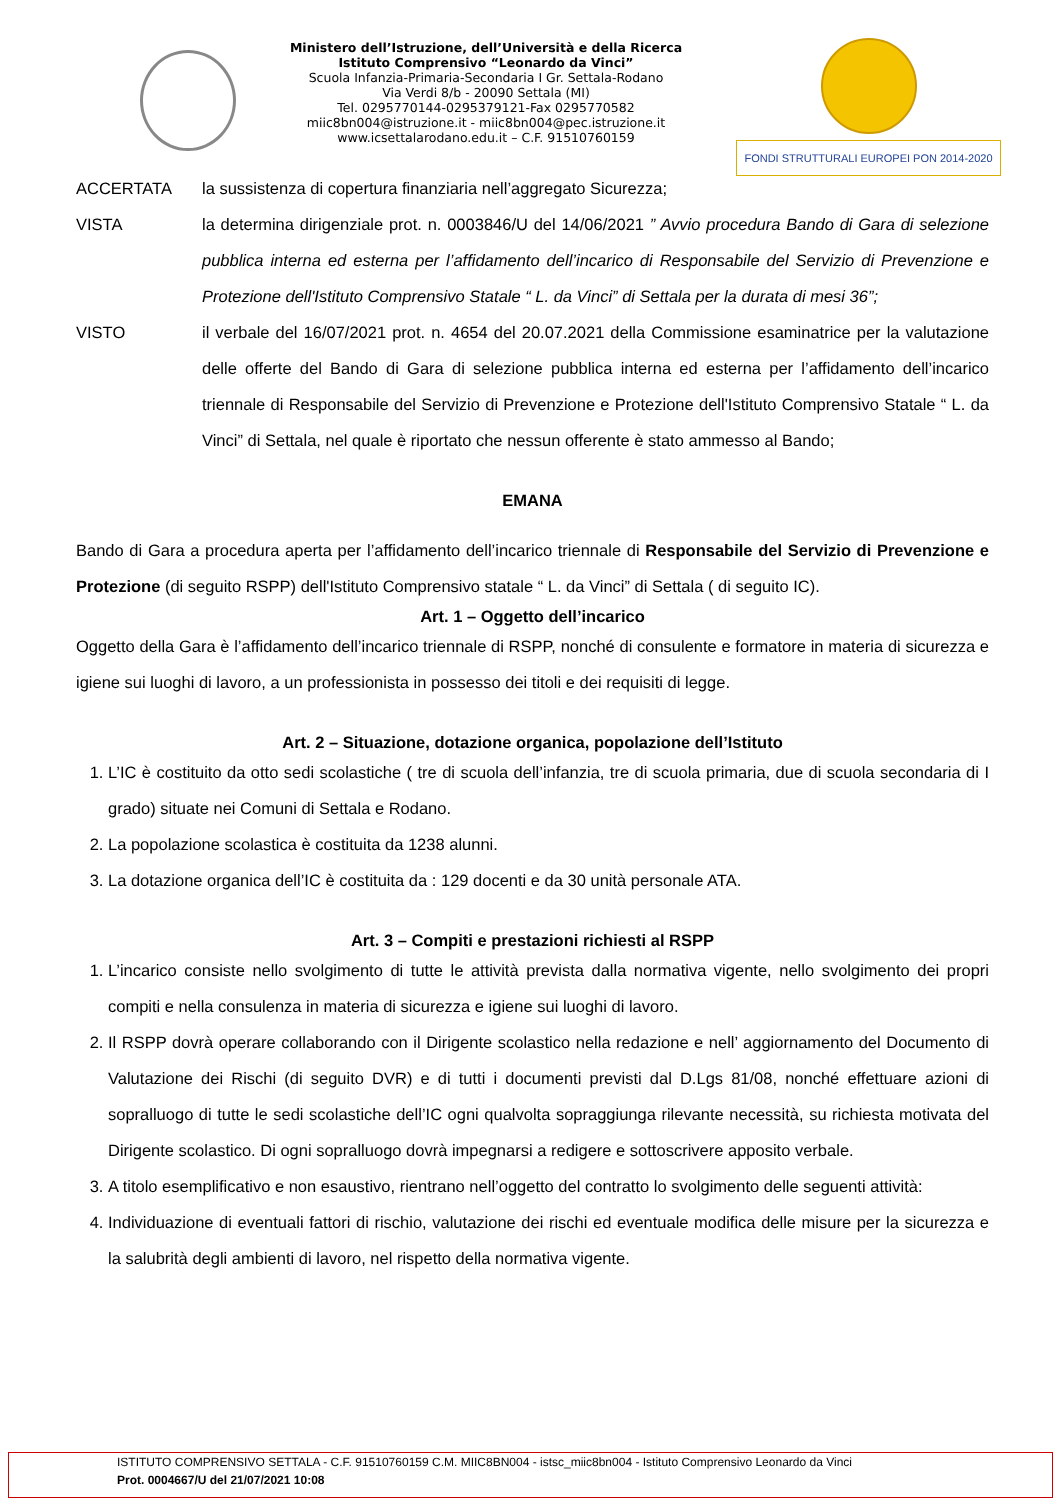Ministero dell’Istruzione, dell’Università e della Ricerca
Istituto Comprensivo “Leonardo da Vinci”
Scuola Infanzia-Primaria-Secondaria I Gr. Settala-Rodano
Via Verdi 8/b - 20090 Settala (MI)
Tel. 0295770144-0295379121-Fax 0295770582
miic8bn004@istruzione.it - miic8bn004@pec.istruzione.it
www.icsettalarodano.edu.it – C.F. 91510760159
FONDI STRUTTURALI EUROPEI PON 2014-2020
ACCERTATA la sussistenza di copertura finanziaria nell’aggregato Sicurezza;
VISTA la determina dirigenziale prot. n. 0003846/U del 14/06/2021 ” Avvio procedura Bando di Gara di selezione pubblica interna ed esterna per l’affidamento dell’incarico di Responsabile del Servizio di Prevenzione e Protezione dell'Istituto Comprensivo Statale “ L. da Vinci” di Settala per la durata di mesi 36”;
VISTO il verbale del 16/07/2021 prot. n. 4654 del 20.07.2021 della Commissione esaminatrice per la valutazione delle offerte del Bando di Gara di selezione pubblica interna ed esterna per l’affidamento dell’incarico triennale di Responsabile del Servizio di Prevenzione e Protezione dell'Istituto Comprensivo Statale “ L. da Vinci” di Settala, nel quale è riportato che nessun offerente è stato ammesso al Bando;
EMANA
Bando di Gara a procedura aperta per l’affidamento dell’incarico triennale di Responsabile del Servizio di Prevenzione e Protezione (di seguito RSPP) dell'Istituto Comprensivo statale “ L. da Vinci” di Settala ( di seguito IC).
Art. 1 – Oggetto dell’incarico
Oggetto della Gara è l’affidamento dell’incarico triennale di RSPP, nonché di consulente e formatore in materia di sicurezza e igiene sui luoghi di lavoro, a un professionista in possesso dei titoli e dei requisiti di legge.
Art. 2 – Situazione, dotazione organica, popolazione dell’Istituto
1. L’IC è costituito da otto sedi scolastiche ( tre di scuola dell’infanzia, tre di scuola primaria, due di scuola secondaria di I grado) situate nei Comuni di Settala e Rodano.
2. La popolazione scolastica è costituita da 1238 alunni.
3. La dotazione organica dell’IC è costituita da : 129 docenti e da 30 unità personale ATA.
Art. 3 – Compiti e prestazioni richiesti al RSPP
1. L’incarico consiste nello svolgimento di tutte le attività prevista dalla normativa vigente, nello svolgimento dei propri compiti e nella consulenza in materia di sicurezza e igiene sui luoghi di lavoro.
2. Il RSPP dovrà operare collaborando con il Dirigente scolastico nella redazione e nell’ aggiornamento del Documento di Valutazione dei Rischi (di seguito DVR) e di tutti i documenti previsti dal D.Lgs 81/08, nonché effettuare azioni di sopralluogo di tutte le sedi scolastiche dell’IC ogni qualvolta sopraggiunga rilevante necessità, su richiesta motivata del Dirigente scolastico. Di ogni sopralluogo dovrà impegnarsi a redigere e sottoscrivere apposito verbale.
3. A titolo esemplificativo e non esaustivo, rientrano nell’oggetto del contratto lo svolgimento delle seguenti attività:
4. Individuazione di eventuali fattori di rischio, valutazione dei rischi ed eventuale modifica delle misure per la sicurezza e la salubrità degli ambienti di lavoro, nel rispetto della normativa vigente.
ISTITUTO COMPRENSIVO SETTALA - C.F. 91510760159 C.M. MIIC8BN004 - istsc_miic8bn004 - Istituto Comprensivo Leonardo da Vinci
Prot. 0004667/U del 21/07/2021 10:08